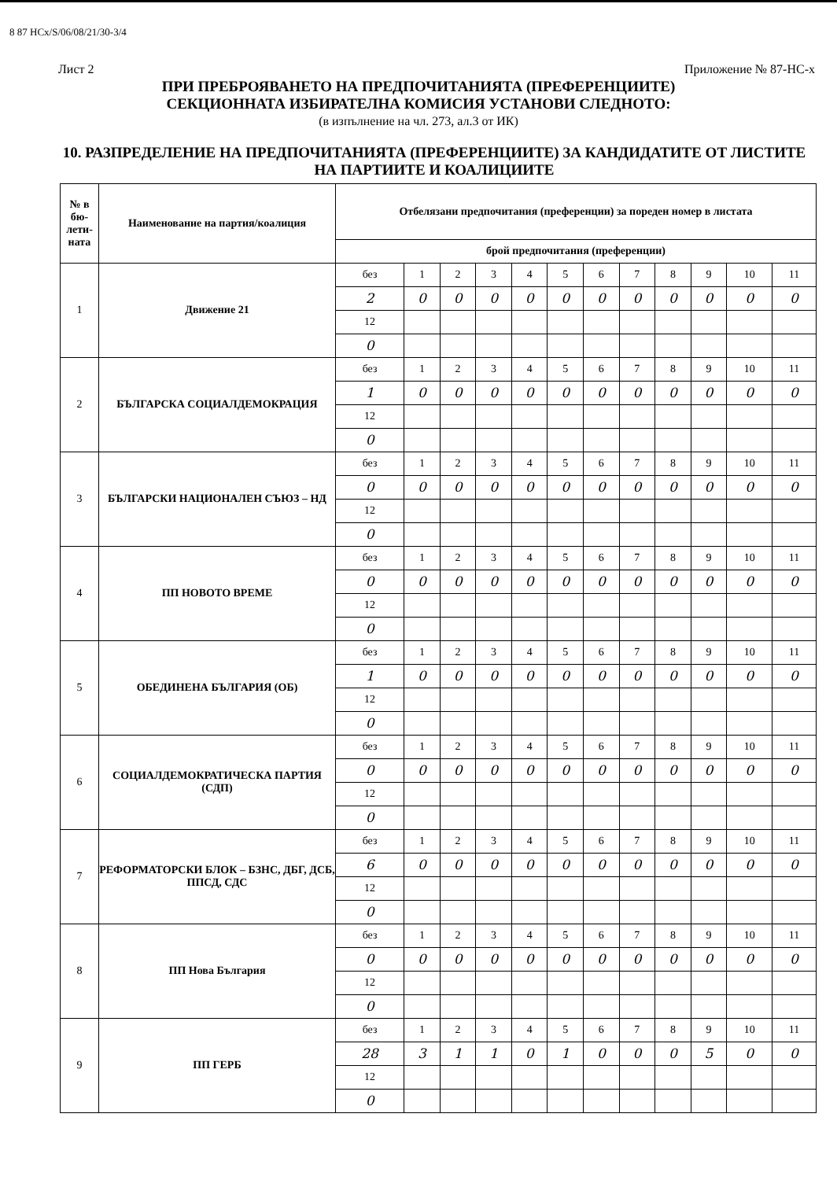8 87 НСх/S/06/08/21/30-3/4
Лист 2 Приложение № 87-НС-х
ПРИ ПРЕБРОЯВАНЕТО НА ПРЕДПОЧИТАНИЯТА (ПРЕФЕРЕНЦИИТЕ)
СЕКЦИОННАТА ИЗБИРАТЕЛНА КОМИСИЯ УСТАНОВИ СЛЕДНОТО:
(в изпълнение на чл. 273, ал.3 от ИК)
10. РАЗПРЕДЕЛЕНИЕ НА ПРЕДПОЧИТАНИЯТА (ПРЕФЕРЕНЦИИТЕ) ЗА КАНДИДАТИТЕ ОТ ЛИСТИТЕ НА ПАРТИИТЕ И КОАЛИЦИИТЕ
| № в бю-лети-ната | Наименование на партия/коалиция | Отбелязани предпочитания (преференции) за пореден номер в листата | | | | | | | | | | | |
| --- | --- | --- | --- | --- | --- | --- | --- | --- | --- | --- | --- | --- | --- |
| | | брой предпочитания (преференции) | | | | | | | | | | | |
| 1 | Движение 21 | без | 1 | 2 | 3 | 4 | 5 | 6 | 7 | 8 | 9 | 10 | 11 |
| | | 2 | 0 | 0 | 0 | 0 | 0 | 0 | 0 | 0 | 0 | 0 | 0 |
| | | 12 | | | | | | | | | | | |
| | | 0 | | | | | | | | | | | |
| 2 | БЪЛГАРСКА СОЦИАЛДЕМОКРАЦИЯ | без | 1 | 2 | 3 | 4 | 5 | 6 | 7 | 8 | 9 | 10 | 11 |
| | | 1 | 0 | 0 | 0 | 0 | 0 | 0 | 0 | 0 | 0 | 0 | 0 |
| | | 12 | | | | | | | | | | | |
| | | 0 | | | | | | | | | | | |
| 3 | БЪЛГАРСКИ НАЦИОНАЛЕН СЪЮЗ – НД | без | 1 | 2 | 3 | 4 | 5 | 6 | 7 | 8 | 9 | 10 | 11 |
| | | 0 | 0 | 0 | 0 | 0 | 0 | 0 | 0 | 0 | 0 | 0 | 0 |
| | | 12 | | | | | | | | | | | |
| | | 0 | | | | | | | | | | | |
| 4 | ПП НОВОТО ВРЕМЕ | без | 1 | 2 | 3 | 4 | 5 | 6 | 7 | 8 | 9 | 10 | 11 |
| | | 0 | 0 | 0 | 0 | 0 | 0 | 0 | 0 | 0 | 0 | 0 | 0 |
| | | 12 | | | | | | | | | | | |
| | | 0 | | | | | | | | | | | |
| 5 | ОБЕДИНЕНА БЪЛГАРИЯ (ОБ) | без | 1 | 2 | 3 | 4 | 5 | 6 | 7 | 8 | 9 | 10 | 11 |
| | | 1 | 0 | 0 | 0 | 0 | 0 | 0 | 0 | 0 | 0 | 0 | 0 |
| | | 12 | | | | | | | | | | | |
| | | 0 | | | | | | | | | | | |
| 6 | СОЦИАЛДЕМОКРАТИЧЕСКА ПАРТИЯ (СДП) | без | 1 | 2 | 3 | 4 | 5 | 6 | 7 | 8 | 9 | 10 | 11 |
| | | 0 | 0 | 0 | 0 | 0 | 0 | 0 | 0 | 0 | 0 | 0 | 0 |
| | | 12 | | | | | | | | | | | |
| | | 0 | | | | | | | | | | | |
| 7 | РЕФОРМАТОРСКИ БЛОК – БЗНС, ДБГ, ДСБ, ППСД, СДС | без | 1 | 2 | 3 | 4 | 5 | 6 | 7 | 8 | 9 | 10 | 11 |
| | | 6 | 0 | 0 | 0 | 0 | 0 | 0 | 0 | 0 | 0 | 0 | 0 |
| | | 12 | | | | | | | | | | | |
| | | 0 | | | | | | | | | | | |
| 8 | ПП Нова България | без | 1 | 2 | 3 | 4 | 5 | 6 | 7 | 8 | 9 | 10 | 11 |
| | | 0 | 0 | 0 | 0 | 0 | 0 | 0 | 0 | 0 | 0 | 0 | 0 |
| | | 12 | | | | | | | | | | | |
| | | 0 | | | | | | | | | | | |
| 9 | ПП ГЕРБ | без | 1 | 2 | 3 | 4 | 5 | 6 | 7 | 8 | 9 | 10 | 11 |
| | | 28 | 3 | 1 | 1 | 0 | 1 | 0 | 0 | 0 | 5 | 0 | 0 |
| | | 12 | | | | | | | | | | | |
| | | 0 | | | | | | | | | | | |